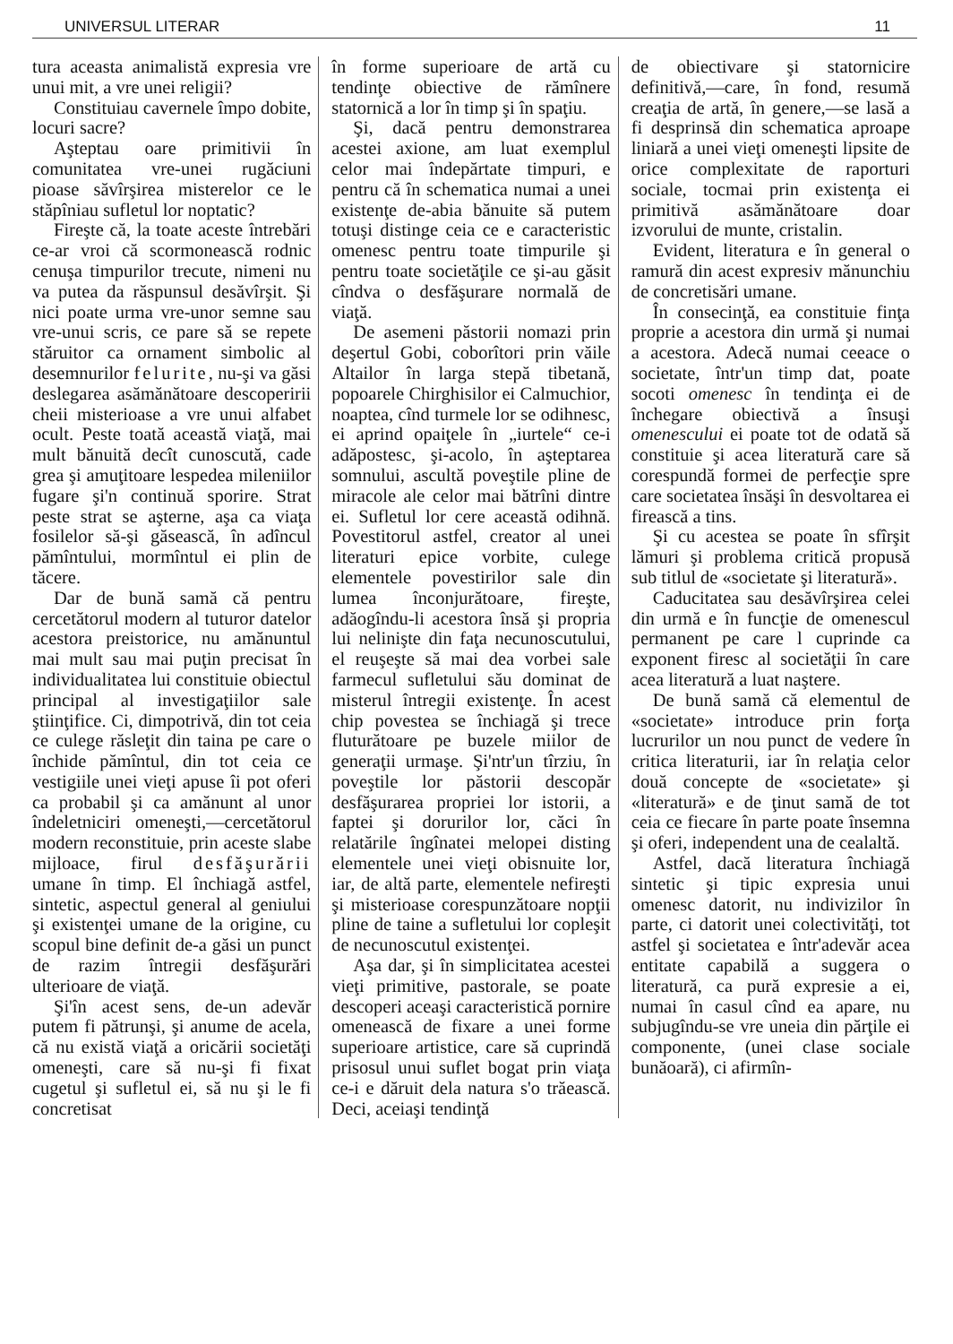UNIVERSUL LITERAR 11
tura aceasta animalistă expresia vre unui mit, a vre unei religii?
Constituiau cavernele împo dobite, locuri sacre?
Aşteptau oare primitivii în comunitatea vre-unei rugăciuni pioase săvîrşirea misterelor ce le stăpîniau sufletul lor noptatic?
Fireşte că, la toate aceste întrebări ce-ar vroi că scormonească rodnic cenuşa timpurilor trecute, nimeni nu va putea da răspunsul desăvîrşit. Şi nici poate urma vre-unor semne sau vre-unui scris, ce pare să se repete stăruitor ca ornament simbolic al desemnurilor felurite, nu-şi va găsi deslegarea asămănătoare descoperirii cheii misterioase a vre unui alfabet ocult. Peste toată această viaţă, mai mult bănuită decît cunoscută, cade grea şi amuţitoare lespedea mileniilor fugare şi'n continuă sporire. Strat peste strat se aşterne, aşa ca viaţa fosilelor să-şi găsească, în adîncul pămîntului, mormîntul ei plin de tăcere.
Dar de bună samă că pentru cercetătorul modern al tuturor datelor acestora preistorice, nu amănuntul mai mult sau mai puţin precisat în individualitatea lui constituie obiectul principal al investigaţiilor sale ştiinţifice. Ci, dimpotrivă, din tot ceia ce culege răsleţit din taina pe care o închide pămîntul, din tot ceia ce vestigiile unei vieţi apuse îi pot oferi ca probabil şi ca amănunt al unor îndeletniciri omeneşti,—cercetătorul modern reconstituie, prin aceste slabe mijloace, firul desfăşurării umane în timp. El închiagă astfel, sintetic, aspectul general al geniului şi existenţei umane de la origine, cu scopul bine definit de-a găsi un punct de razim întregii desfăşurări ulterioare de viaţă.
Şi'în acest sens, de-un adevăr putem fi pătrunşi, şi anume de acela, că nu există viaţă a oricării societăţi omeneşti, care să nu-şi fi fixat cugetul şi sufletul ei, să nu şi le fi concretisat
în forme superioare de artă cu tendinţe obiective de rămînere statornică a lor în timp şi în spaţiu.
Şi, dacă pentru demonstrarea acestei axione, am luat exemplul celor mai îndepărtate timpuri, e pentru că în schematica numai a unei existenţe de-abia bănuite să putem totuşi distinge ceia ce e caracteristic omenesc pentru toate timpurile şi pentru toate societăţile ce şi-au găsit cîndva o desfăşurare normală de viaţă.
De asemeni păstorii nomazi prin deşertul Gobi, coborîtori prin văile Altailor în larga stepă tibetană, popoarele Chirghisilor ei Calmuchior, noaptea, cînd turmele lor se odihnesc, ei aprind opaiţele în „iurtele“ ce-i adăpostesc, şi-acolo, în aşteptarea somnului, ascultă poveştile pline de miracole ale celor mai bătrîni dintre ei. Sufletul lor cere această odihnă. Povestitorul astfel, creator al unei literaturi epice vorbite, culege elementele povestirilor sale din lumea înconjurătoare, fireşte, adăogîndu-li acestora însă şi propria lui nelinişte din faţa necunoscutului, el reuşeşte să mai dea vorbei sale farmecul sufletului său dominat de misterul întregii existenţe. În acest chip povestea se închiagă şi trece fluturătoare pe buzele miilor de generaţii urmaşe. Şi'ntr'un tîrziu, în poveştile lor păstorii descopăr desfăşurarea propriei lor istorii, a faptei şi dorurilor lor, căci în relatările îngînatei melopei disting elementele unei vieţi obisnuite lor, iar, de altă parte, elementele nefireşti şi misterioase corespunzătoare nopţii pline de taine a sufletului lor copleşit de necunoscutul existenţei.
Aşa dar, şi în simplicitatea acestei vieţi primitive, pastorale, se poate descoperi aceaşi caracteristică pornire omenească de fixare a unei forme superioare artistice, care să cuprindă prisosul unui suflet bogat prin viaţa ce-i e dăruit dela natura s'o trăească. Deci, aceiaşi tendinţă
de obiectivare şi statornicire definitivă,—care, în fond, resumă creaţia de artă, în genere,—se lasă a fi desprinsă din schematica aproape liniară a unei vieţi omeneşti lipsite de orice complexitate de raporturi sociale, tocmai prin existenţa ei primitivă asămănătoare doar izvorului de munte, cristalin.
Evident, literatura e în general o ramură din acest expresiv mănunchiu de concretisări umane.
În consecinţă, ea constituie finţa proprie a acestora din urmă şi numai a acestora. Adecă numai ceeace o societate, într'un timp dat, poate socoti omenesc în tendinţa ei de închegare obiectivă a însuşi omenescului ei poate tot de odată să constituie şi acea literatură care să corespundă formei de perfecţie spre care societatea însăşi în desvoltarea ei firească a tins.
Şi cu acestea se poate în sfîrşit lămuri şi problema critică propusă sub titlul de «societate şi literatură».
Caducitatea sau desăvîrşirea celei din urmă e în funcţie de omenescul permanent pe care l cuprinde ca exponent firesc al societăţii în care acea literatură a luat naştere.
De bună samă că elementul de «societate» introduce prin forţa lucrurilor un nou punct de vedere în critica literaturii, iar în relaţia celor două concepte de «societate» şi «literatură» e de ţinut samă de tot ceia ce fiecare în parte poate însemna şi oferi, independent una de cealaltă.
Astfel, dacă literatura închiagă sintetic şi tipic expresia unui omenesc datorit, nu indivizilor în parte, ci datorit unei colectivităţi, tot astfel şi societatea e într'adevăr acea entitate capabilă a suggera o literatură, ca pură expresie a ei, numai în casul cînd ea apare, nu subjugîndu-se vre uneia din părţile ei componente, (unei clase sociale bunăoară), ci afirmîn-